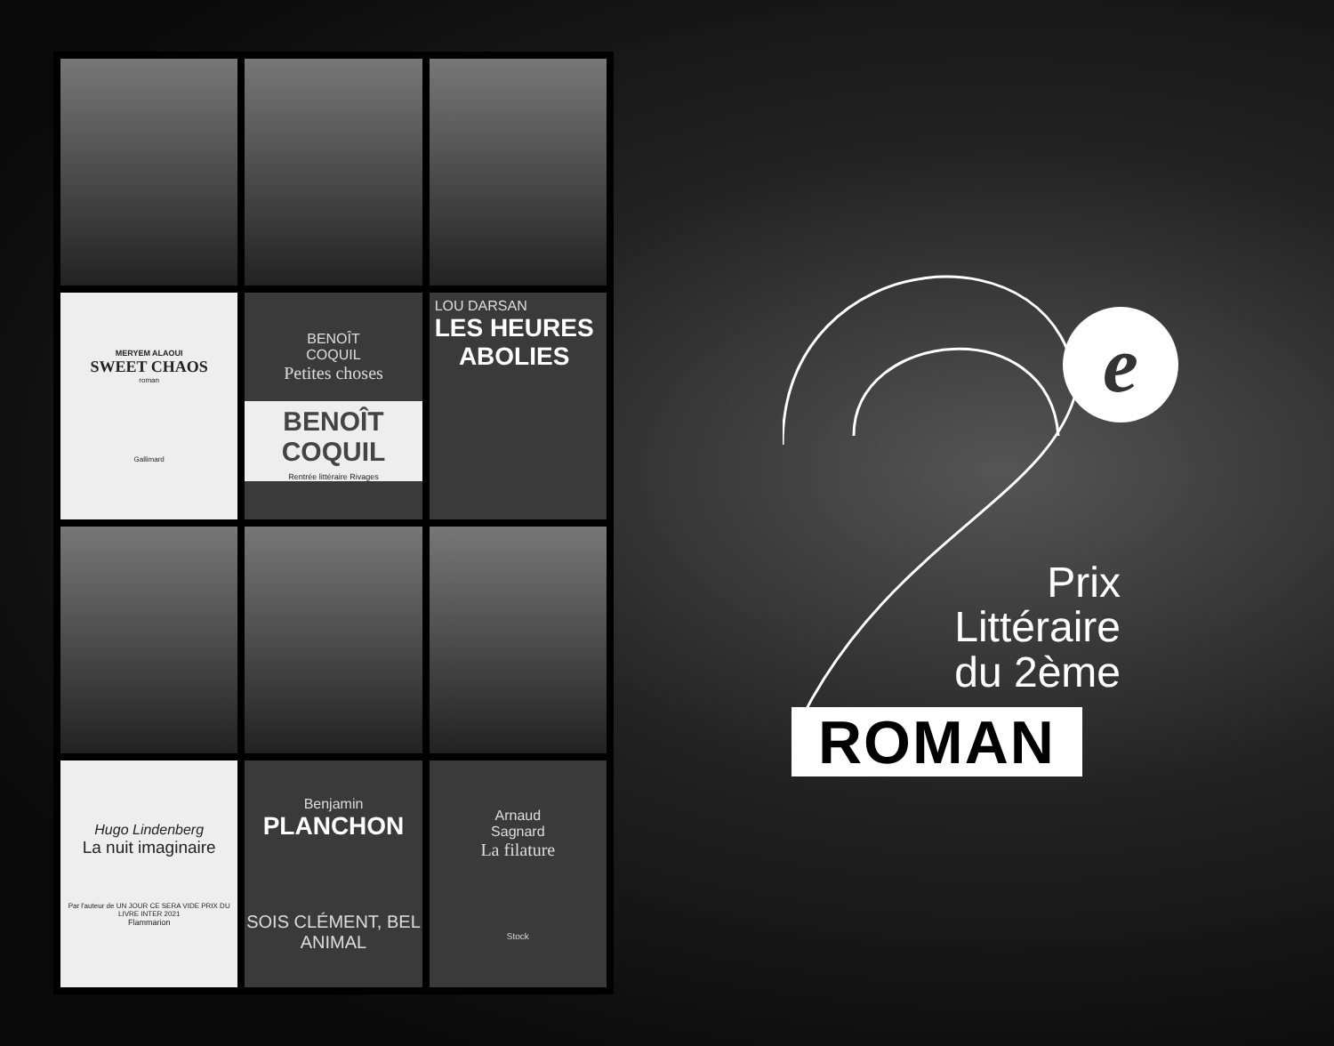MERYEM ALAOUI
SWEET CHAOS
roman
Gallimard
BENOÎT
COQUIL
Petites choses
BENOÎT COQUIL
Rentrée littéraire Rivages
LOU DARSAN
LES HEURES
ABOLIES
Hugo Lindenberg
La nuit imaginaire
Par l'auteur de UN JOUR CE SERA VIDE PRIX DU LIVRE INTER 2021
Flammarion
Benjamin
PLANCHON
SOIS CLÉMENT, BEL ANIMAL
Arnaud
Sagnard
La filature
Stock
e
Prix
Littéraire
du 2ème
ROMAN